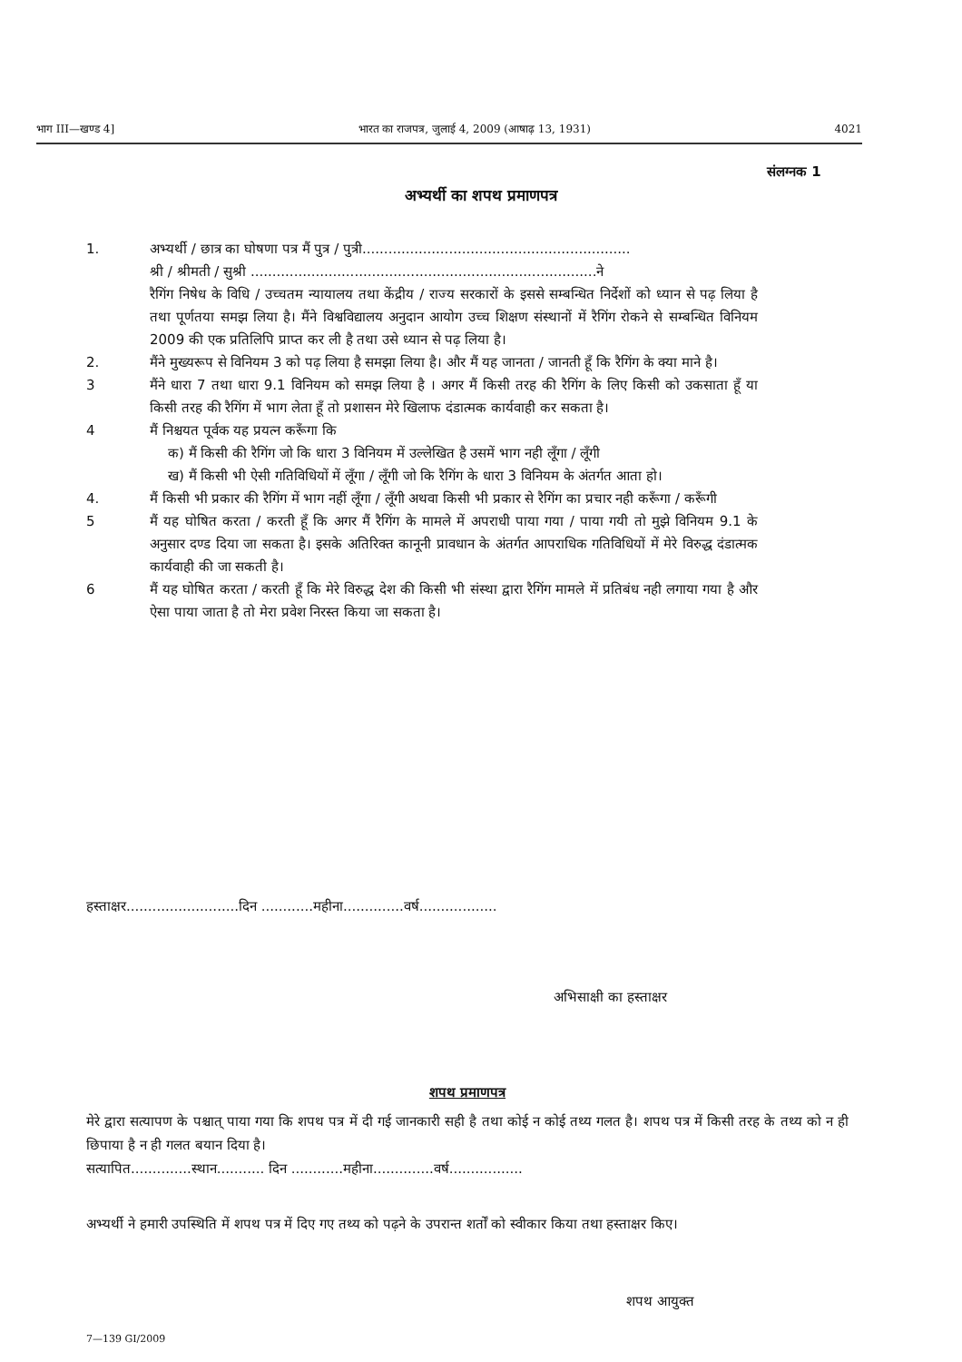भाग III—खण्ड 4] भारत का राजपत्र, जुलाई 4, 2009 (आषाढ़ 13, 1931) 4021
संलग्नक 1
अभ्यर्थी का शपथ प्रमाणपत्र
1. अभ्यर्थी / छात्र का घोषणा पत्र मैं पुत्र / पुत्री..............................................................
श्री / श्रीमती / सुश्री ................................................................................ने
रैगिंग निषेध के विधि / उच्चतम न्यायालय तथा केंद्रीय / राज्य सरकारों के इससे सम्बन्धित निर्देशों को ध्यान से पढ़ लिया है तथा पूर्णतया समझ लिया है। मैंने विश्वविद्यालय अनुदान आयोग उच्च शिक्षण संस्थानों में रैगिंग रोकने से सम्बन्धित विनियम 2009 की एक प्रतिलिपि प्राप्त कर ली है तथा उसे ध्यान से पढ़ लिया है।
2. मैंने मुख्यरूप से विनियम 3 को पढ़ लिया है समझा लिया है। और मैं यह जानता / जानती हूँ कि रैगिंग के क्या माने है।
3 मैंने धारा 7 तथा धारा 9.1 विनियम को समझ लिया है । अगर मैं किसी तरह की रैगिंग के लिए किसी को उकसाता हूँ या किसी तरह की रैगिंग में भाग लेता हूँ तो प्रशासन मेरे खिलाफ दंडात्मक कार्यवाही कर सकता है।
4 मैं निश्चयत पूर्वक यह प्रयत्न करूँगा कि
क) मैं किसी की रैगिंग जो कि धारा 3 विनियम में उल्लेखित है उसमें भाग नही लूँगा / लूँगी
ख) मैं किसी भी ऐसी गतिविधियों में लूँगा / लूँगी जो कि रैगिंग के धारा 3 विनियम के अंतर्गत आता हो।
4. मैं किसी भी प्रकार की रैगिंग में भाग नहीं लूँगा / लूँगी अथवा किसी भी प्रकार से रैगिंग का प्रचार नही करूँगा / करूँगी
5 मैं यह घोषित करता / करती हूँ कि अगर मैं रैगिंग के मामले में अपराधी पाया गया / पाया गयी तो मुझे विनियम 9.1 के अनुसार दण्ड दिया जा सकता है। इसके अतिरिक्त कानूनी प्रावधान के अंतर्गत आपराधिक गतिविधियों में मेरे विरुद्ध दंडात्मक कार्यवाही की जा सकती है।
6 मैं यह घोषित करता / करती हूँ कि मेरे विरुद्ध देश की किसी भी संस्था द्वारा रैगिंग मामले में प्रतिबंध नही लगाया गया है और ऐसा पाया जाता है तो मेरा प्रवेश निरस्त किया जा सकता है।
हस्ताक्षर..........................दिन ............महीना..............वर्ष..................
अभिसाक्षी का हस्ताक्षर
शपथ प्रमाणपत्र
मेरे द्वारा सत्यापण के पश्चात् पाया गया कि शपथ पत्र में दी गई जानकारी सही है तथा कोई न कोई तथ्य गलत है। शपथ पत्र में किसी तरह के तथ्य को न ही छिपाया है न ही गलत बयान दिया है।
सत्यापित..............स्थान........... दिन ............महीना..............वर्ष.................
अभ्यर्थी ने हमारी उपस्थिति में शपथ पत्र में दिए गए तथ्य को पढ़ने के उपरान्त शर्तों को स्वीकार किया तथा हस्ताक्षर किए।
शपथ आयुक्त
7—139 GI/2009